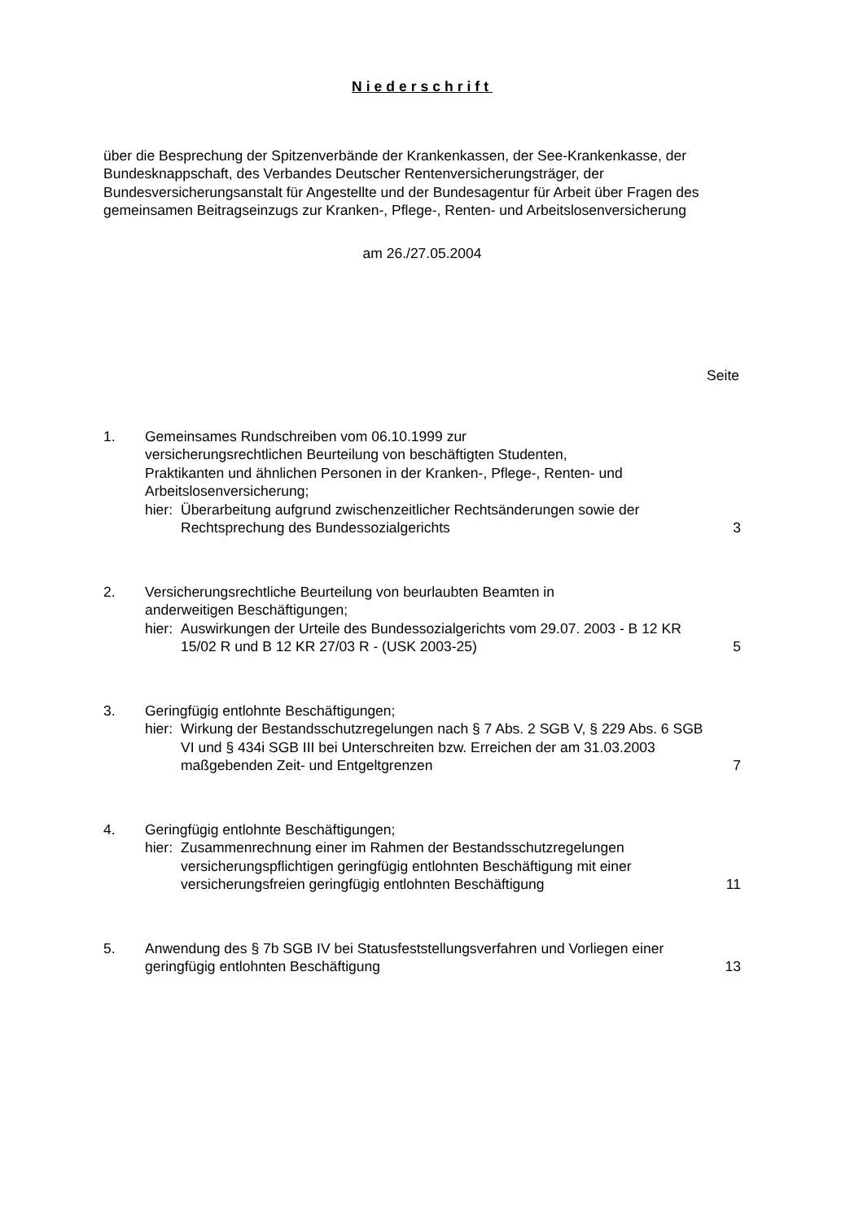Niederschrift
über die Besprechung der Spitzenverbände der Krankenkassen, der See-Krankenkasse, der Bundesknappschaft, des Verbandes Deutscher Rentenversicherungsträger, der Bundesversicherungsanstalt für Angestellte und der Bundesagentur für Arbeit über Fragen des gemeinsamen Beitragseinzugs zur Kranken-, Pflege-, Renten- und Arbeitslosenversicherung
am 26./27.05.2004
Seite
1. Gemeinsames Rundschreiben vom 06.10.1999 zur versicherungsrechtlichen Beurteilung von beschäftigten Studenten, Praktikanten und ähnlichen Personen in der Kranken-, Pflege-, Renten- und Arbeitslosenversicherung;
hier: Überarbeitung aufgrund zwischenzeitlicher Rechtsänderungen sowie der Rechtsprechung des Bundessozialgerichts
3
2. Versicherungsrechtliche Beurteilung von beurlaubten Beamten in anderweitigen Beschäftigungen;
hier: Auswirkungen der Urteile des Bundessozialgerichts vom 29.07. 2003 - B 12 KR 15/02 R und B 12 KR 27/03 R - (USK 2003-25)
5
3. Geringfügig entlohnte Beschäftigungen;
hier: Wirkung der Bestandsschutzregelungen nach § 7 Abs. 2 SGB V, § 229 Abs. 6 SGB VI und § 434i SGB III bei Unterschreiten bzw. Erreichen der am 31.03.2003 maßgebenden Zeit- und Entgeltgrenzen
7
4. Geringfügig entlohnte Beschäftigungen;
hier: Zusammenrechnung einer im Rahmen der Bestandsschutzregelungen versicherungspflichtigen geringfügig entlohnten Beschäftigung mit einer versicherungsfreien geringfügig entlohnten Beschäftigung
11
5. Anwendung des § 7b SGB IV bei Statusfeststellungsverfahren und Vorliegen einer geringfügig entlohnten Beschäftigung
13